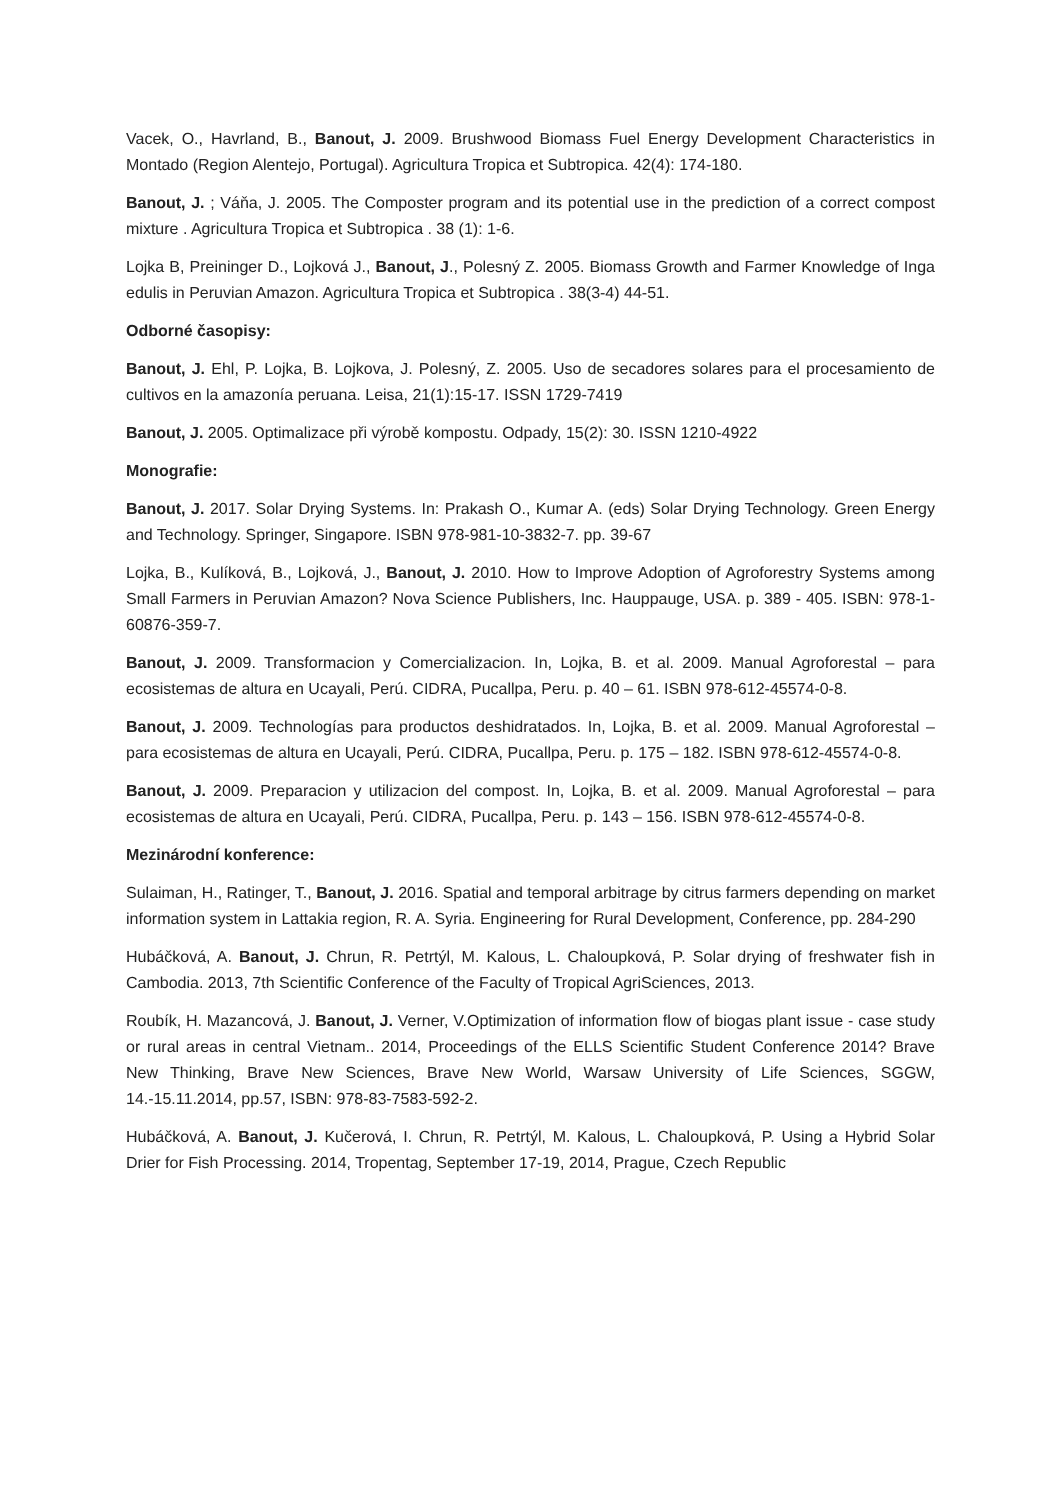Vacek, O., Havrland, B., Banout, J. 2009. Brushwood Biomass Fuel Energy Development Characteristics in Montado (Region Alentejo, Portugal). Agricultura Tropica et Subtropica. 42(4): 174-180.
Banout, J. ; Váňa, J. 2005. The Composter program and its potential use in the prediction of a correct compost mixture . Agricultura Tropica et Subtropica . 38 (1): 1-6.
Lojka B, Preininger D., Lojková J., Banout, J., Polesný Z. 2005. Biomass Growth and Farmer Knowledge of Inga edulis in Peruvian Amazon. Agricultura Tropica et Subtropica . 38(3-4) 44-51.
Odborné časopisy:
Banout, J. Ehl, P. Lojka, B. Lojkova, J. Polesný, Z. 2005. Uso de secadores solares para el procesamiento de cultivos en la amazonía peruana. Leisa, 21(1):15-17. ISSN 1729-7419
Banout, J. 2005. Optimalizace při výrobě kompostu. Odpady, 15(2): 30. ISSN 1210-4922
Monografie:
Banout, J. 2017. Solar Drying Systems. In: Prakash O., Kumar A. (eds) Solar Drying Technology. Green Energy and Technology. Springer, Singapore. ISBN 978-981-10-3832-7. pp. 39-67
Lojka, B., Kulíková, B., Lojková, J., Banout, J. 2010. How to Improve Adoption of Agroforestry Systems among Small Farmers in Peruvian Amazon? Nova Science Publishers, Inc. Hauppauge, USA. p. 389 - 405. ISBN: 978-1-60876-359-7.
Banout, J. 2009. Transformacion y Comercializacion. In, Lojka, B. et al. 2009. Manual Agroforestal – para ecosistemas de altura en Ucayali, Perú. CIDRA, Pucallpa, Peru. p. 40 – 61. ISBN 978-612-45574-0-8.
Banout, J. 2009. Technologías para productos deshidratados. In, Lojka, B. et al. 2009. Manual Agroforestal – para ecosistemas de altura en Ucayali, Perú. CIDRA, Pucallpa, Peru. p. 175 – 182. ISBN 978-612-45574-0-8.
Banout, J. 2009. Preparacion y utilizacion del compost. In, Lojka, B. et al. 2009. Manual Agroforestal – para ecosistemas de altura en Ucayali, Perú. CIDRA, Pucallpa, Peru. p. 143 – 156. ISBN 978-612-45574-0-8.
Mezinárodní konference:
Sulaiman, H., Ratinger, T., Banout, J. 2016. Spatial and temporal arbitrage by citrus farmers depending on market information system in Lattakia region, R. A. Syria. Engineering for Rural Development, Conference, pp. 284-290
Hubáčková, A. Banout, J. Chrun, R. Petrtýl, M. Kalous, L. Chaloupková, P. Solar drying of freshwater fish in Cambodia. 2013, 7th Scientific Conference of the Faculty of Tropical AgriSciences, 2013.
Roubík, H. Mazancová, J. Banout, J. Verner, V.Optimization of information flow of biogas plant issue - case study or rural areas in central Vietnam.. 2014, Proceedings of the ELLS Scientific Student Conference 2014? Brave New Thinking, Brave New Sciences, Brave New World, Warsaw University of Life Sciences, SGGW, 14.-15.11.2014, pp.57, ISBN: 978-83-7583-592-2.
Hubáčková, A. Banout, J. Kučerová, I. Chrun, R. Petrtýl, M. Kalous, L. Chaloupková, P. Using a Hybrid Solar Drier for Fish Processing. 2014, Tropentag, September 17-19, 2014, Prague, Czech Republic